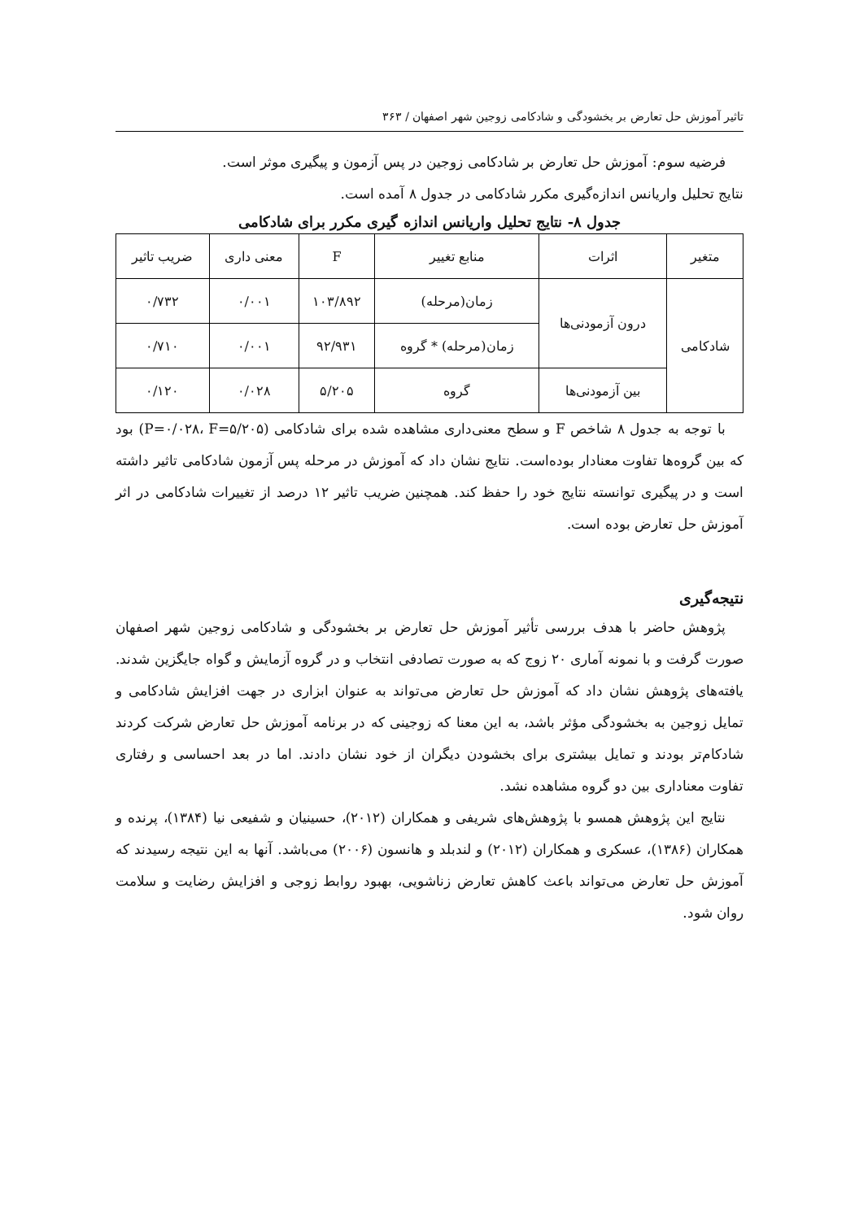تاثیر آموزش حل تعارض بر بخشودگی و شادکامی زوجین شهر اصفهان / ۳۶۳
فرضیه سوم: آموزش حل تعارض بر شادکامی زوجین در پس آزمون و پیگیری موثر است.
نتایج تحلیل واریانس اندازه‌گیری مکرر شادکامی در جدول ۸ آمده است.
جدول ۸- نتایج تحلیل واریانس اندازه گیری مکرر برای شادکامی
| متغیر | اثرات | منابع تغییر | F | معنی داری | ضریب تاثیر |
| --- | --- | --- | --- | --- | --- |
| شادکامی | درون آزمودنی‌ها | زمان(مرحله) | ۱۰۳/۸۹۲ | ۰/۰۰۱ | ۰/۷۳۲ |
| | | زمان(مرحله) * گروه | ۹۲/۹۳۱ | ۰/۰۰۱ | ۰/۷۱۰ |
| | بین آزمودنی‌ها | گروه | ۵/۲۰۵ | ۰/۰۲۸ | ۰/۱۲۰ |
با توجه به جدول ۸ شاخص F و سطح معنی‌داری مشاهده شده برای شادکامی (P=۰/۰۲۸، F=۵/۲۰۵) بود که بین گروه‌ها تفاوت معنادار بوده‌است. نتایج نشان داد که آموزش در مرحله پس آزمون شادکامی تاثیر داشته است و در پیگیری توانسته نتایج خود را حفظ کند. همچنین ضریب تاثیر ۱۲ درصد از تغییرات شادکامی در اثر آموزش حل تعارض بوده است.
نتیجه‌گیری
پژوهش حاضر با هدف بررسی تأثیر آموزش حل تعارض بر بخشودگی و شادکامی زوجین شهر اصفهان صورت گرفت و با نمونه آماری ۲۰ زوج که به صورت تصادفی انتخاب و در گروه آزمایش و گواه جایگزین شدند. یافته‌های پژوهش نشان داد که آموزش حل تعارض می‌تواند به عنوان ابزاری در جهت افزایش شادکامی و تمایل زوجین به بخشودگی مؤثر باشد، به این معنا که زوجینی که در برنامه آموزش حل تعارض شرکت کردند شادکام‌تر بودند و تمایل بیشتری برای بخشودن دیگران از خود نشان دادند. اما در بعد احساسی و رفتاری تفاوت معناداری بین دو گروه مشاهده نشد.
نتایج این پژوهش همسو با پژوهش‌های شریفی و همکاران (۲۰۱۲)، حسینیان و شفیعی نیا (۱۳۸۴)، پرنده و همکاران (۱۳۸۶)، عسکری و همکاران (۲۰۱۲) و لندبلد و هانسون (۲۰۰۶) می‌باشد. آنها به این نتیجه رسیدند که آموزش حل تعارض می‌تواند باعث کاهش تعارض زناشویی، بهبود روابط زوجی و افزایش رضایت و سلامت روان شود.